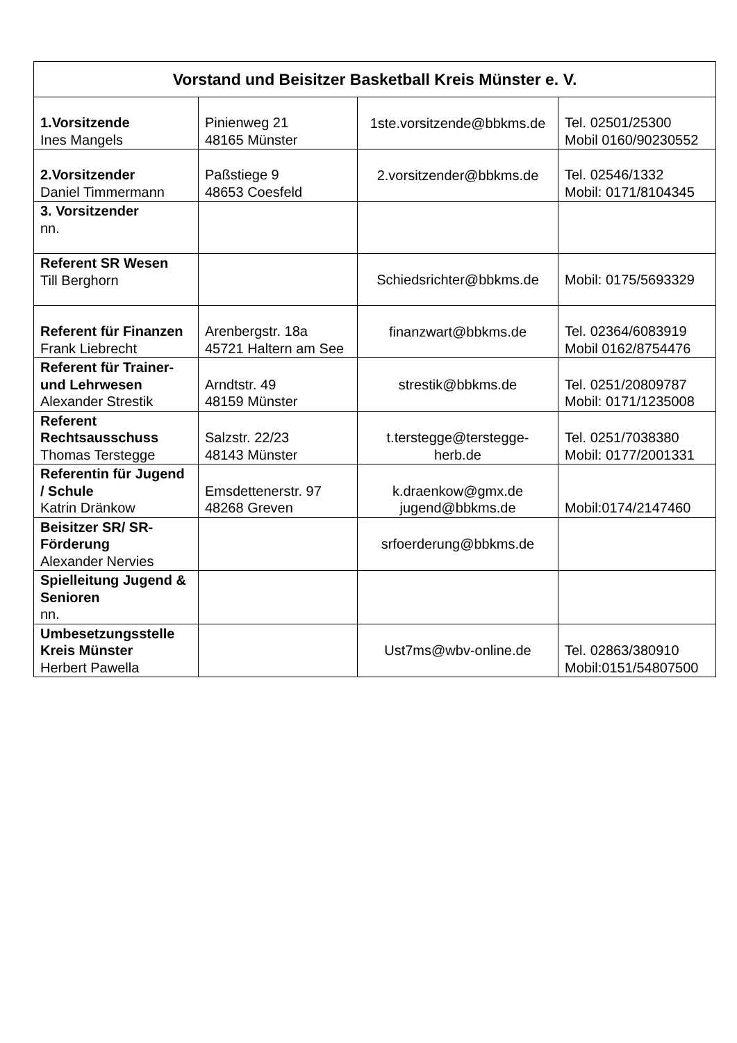| Vorstand und Beisitzer Basketball Kreis Münster e. V. | | | |
| --- | --- | --- | --- |
| 1.Vorsitzende Ines Mangels | Pinienweg 21 48165 Münster | 1ste.vorsitzende@bbkms.de | Tel. 02501/25300 Mobil 0160/90230552 |
| 2.Vorsitzender Daniel Timmermann | Paßstiege 9 48653 Coesfeld | 2.vorsitzender@bbkms.de | Tel. 02546/1332 Mobil: 0171/8104345 |
| 3. Vorsitzender nn. | | | |
| Referent SR Wesen Till Berghorn | | Schiedsrichter@bbkms.de | Mobil: 0175/5693329 |
| Referent für Finanzen Frank Liebrecht | Arenbergstr. 18a 45721 Haltern am See | finanzwart@bbkms.de | Tel. 02364/6083919 Mobil 0162/8754476 |
| Referent für Trainer- und Lehrwesen Alexander Strestik | Arndtstr. 49 48159 Münster | strestik@bbkms.de | Tel. 0251/20809787 Mobil: 0171/1235008 |
| Referent Rechtsausschuss Thomas Terstegge | Salzstr. 22/23 48143 Münster | t.terstegge@terstegge-herb.de | Tel. 0251/7038380 Mobil: 0177/2001331 |
| Referentin für Jugend / Schule Katrin Dränkow | Emsdettenerstr. 97 48268 Greven | k.draenkow@gmx.de jugend@bbkms.de | Mobil:0174/2147460 |
| Beisitzer SR/ SR-Förderung Alexander Nervies | | srfoerderung@bbkms.de | |
| Spielleitung Jugend & Senioren nn. | | | |
| Umbesetzungsstelle Kreis Münster Herbert Pawella | | Ust7ms@wbv-online.de | Tel. 02863/380910 Mobil:0151/54807500 |